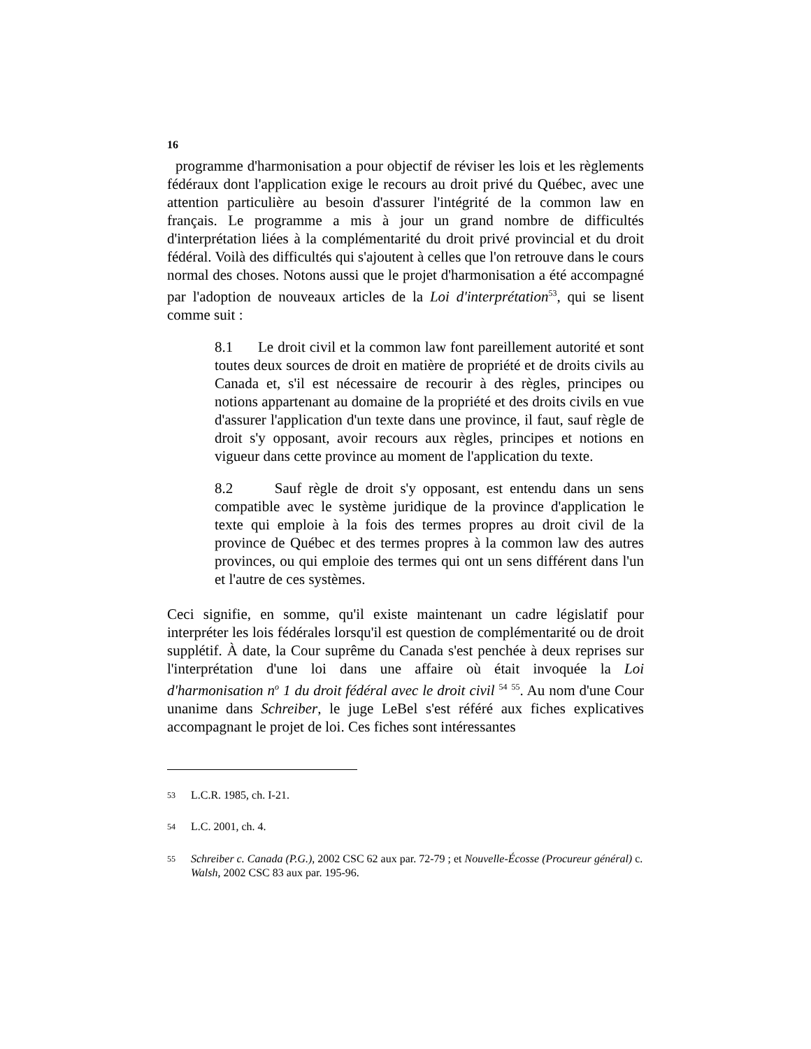16
programme d'harmonisation a pour objectif de réviser les lois et les règlements fédéraux dont l'application exige le recours au droit privé du Québec, avec une attention particulière au besoin d'assurer l'intégrité de la common law en français. Le programme a mis à jour un grand nombre de difficultés d'interprétation liées à la complémentarité du droit privé provincial et du droit fédéral. Voilà des difficultés qui s'ajoutent à celles que l'on retrouve dans le cours normal des choses. Notons aussi que le projet d'harmonisation a été accompagné par l'adoption de nouveaux articles de la Loi d'interprétation<sup>53</sup>, qui se lisent comme suit :
8.1 Le droit civil et la common law font pareillement autorité et sont toutes deux sources de droit en matière de propriété et de droits civils au Canada et, s'il est nécessaire de recourir à des règles, principes ou notions appartenant au domaine de la propriété et des droits civils en vue d'assurer l'application d'un texte dans une province, il faut, sauf règle de droit s'y opposant, avoir recours aux règles, principes et notions en vigueur dans cette province au moment de l'application du texte.
8.2 Sauf règle de droit s'y opposant, est entendu dans un sens compatible avec le système juridique de la province d'application le texte qui emploie à la fois des termes propres au droit civil de la province de Québec et des termes propres à la common law des autres provinces, ou qui emploie des termes qui ont un sens différent dans l'un et l'autre de ces systèmes.
Ceci signifie, en somme, qu'il existe maintenant un cadre législatif pour interpréter les lois fédérales lorsqu'il est question de complémentarité ou de droit supplétif. À date, la Cour suprême du Canada s'est penchée à deux reprises sur l'interprétation d'une loi dans une affaire où était invoquée la Loi d'harmonisation n<sup>o</sup> 1 du droit fédéral avec le droit civil <sup>54</sup> <sup>55</sup>. Au nom d'une Cour unanime dans Schreiber, le juge LeBel s'est référé aux fiches explicatives accompagnant le projet de loi. Ces fiches sont intéressantes
<sup>53</sup> L.C.R. 1985, ch. I-21.
<sup>54</sup> L.C. 2001, ch. 4.
<sup>55</sup> Schreiber c. Canada (P.G.), 2002 CSC 62 aux par. 72-79 ; et Nouvelle-Écosse (Procureur général) c. Walsh, 2002 CSC 83 aux par. 195-96.